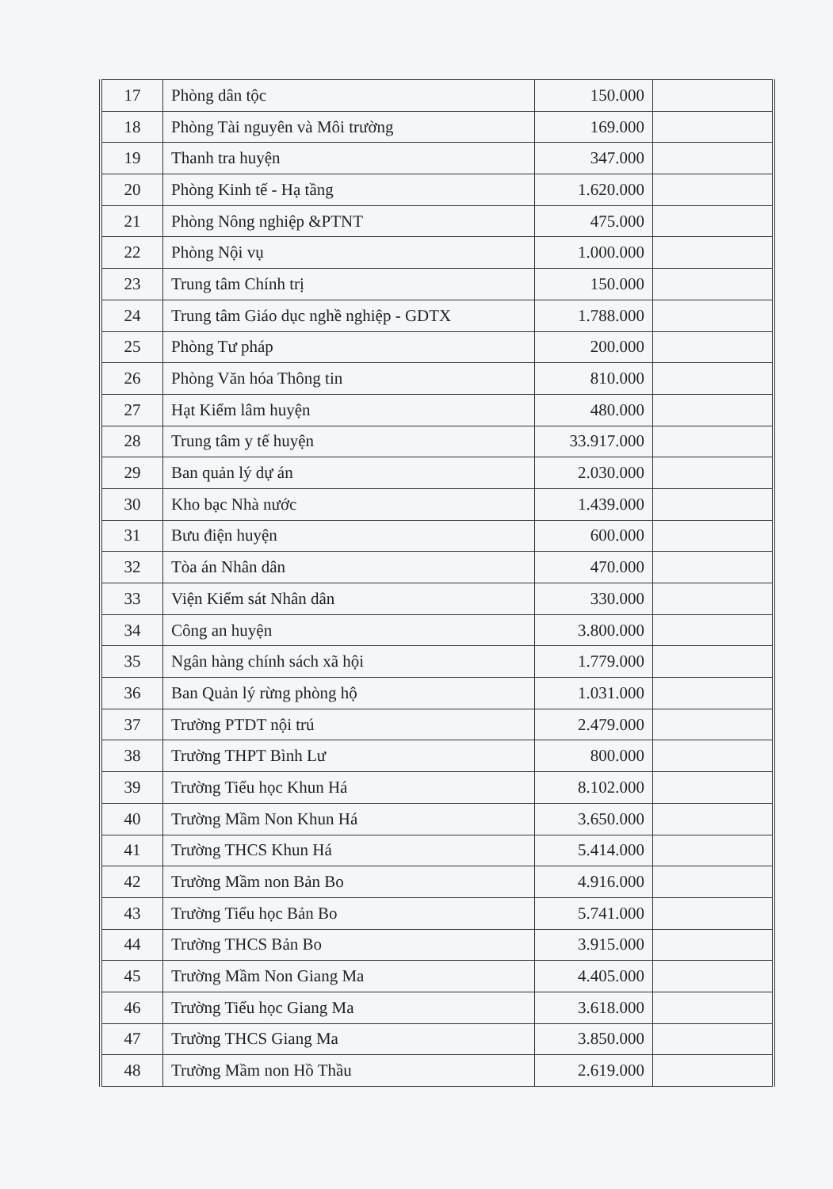| 17 | Phòng dân tộc | 150.000 | |
| 18 | Phòng Tài nguyên và Môi trường | 169.000 | |
| 19 | Thanh tra huyện | 347.000 | |
| 20 | Phòng Kinh tế - Hạ tầng | 1.620.000 | |
| 21 | Phòng Nông nghiệp &PTNT | 475.000 | |
| 22 | Phòng Nội vụ | 1.000.000 | |
| 23 | Trung tâm Chính trị | 150.000 | |
| 24 | Trung tâm Giáo dục nghề nghiệp - GDTX | 1.788.000 | |
| 25 | Phòng Tư pháp | 200.000 | |
| 26 | Phòng Văn hóa Thông tin | 810.000 | |
| 27 | Hạt Kiểm lâm huyện | 480.000 | |
| 28 | Trung tâm y tế huyện | 33.917.000 | |
| 29 | Ban quản lý dự án | 2.030.000 | |
| 30 | Kho bạc Nhà nước | 1.439.000 | |
| 31 | Bưu điện huyện | 600.000 | |
| 32 | Tòa án Nhân dân | 470.000 | |
| 33 | Viện Kiểm sát Nhân dân | 330.000 | |
| 34 | Công an huyện | 3.800.000 | |
| 35 | Ngân hàng chính sách xã hội | 1.779.000 | |
| 36 | Ban Quản lý rừng phòng hộ | 1.031.000 | |
| 37 | Trường PTDT nội trú | 2.479.000 | |
| 38 | Trường THPT Bình Lư | 800.000 | |
| 39 | Trường Tiểu học Khun Há | 8.102.000 | |
| 40 | Trường Mầm Non Khun Há | 3.650.000 | |
| 41 | Trường THCS Khun Há | 5.414.000 | |
| 42 | Trường Mầm non Bản Bo | 4.916.000 | |
| 43 | Trường Tiểu học Bản Bo | 5.741.000 | |
| 44 | Trường THCS Bản Bo | 3.915.000 | |
| 45 | Trường Mầm Non Giang Ma | 4.405.000 | |
| 46 | Trường Tiểu học Giang Ma | 3.618.000 | |
| 47 | Trường THCS Giang Ma | 3.850.000 | |
| 48 | Trường Mầm non Hồ Thầu | 2.619.000 | |